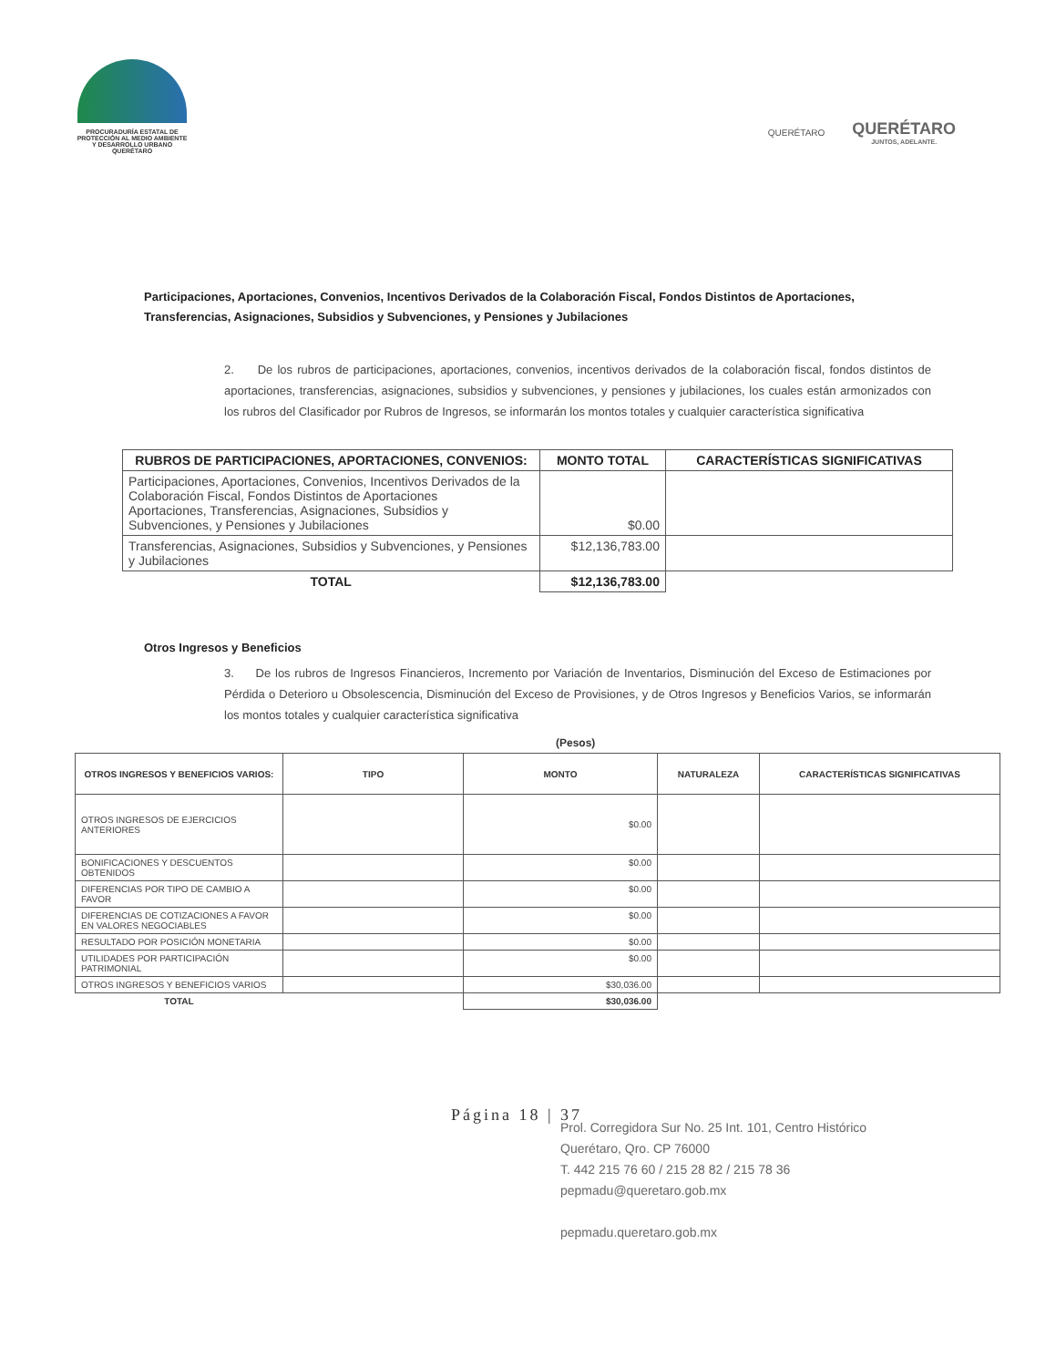PROCURADURÍA ESTATAL DE
PROTECCIÓN AL MEDIO AMBIENTE
Y DESARROLLO URBANO
QUERÉTARO
QUERÉTARO
QUERÉTARO
JUNTOS, ADELANTE.
Participaciones, Aportaciones, Convenios, Incentivos Derivados de la Colaboración Fiscal, Fondos Distintos de Aportaciones, Transferencias, Asignaciones, Subsidios y Subvenciones, y Pensiones y Jubilaciones
2. De los rubros de participaciones, aportaciones, convenios, incentivos derivados de la colaboración fiscal, fondos distintos de aportaciones, transferencias, asignaciones, subsidios y subvenciones, y pensiones y jubilaciones, los cuales están armonizados con los rubros del Clasificador por Rubros de Ingresos, se informarán los montos totales y cualquier característica significativa
| RUBROS DE PARTICIPACIONES, APORTACIONES, CONVENIOS: | MONTO TOTAL | CARACTERÍSTICAS SIGNIFICATIVAS |
| --- | --- | --- |
| Participaciones, Aportaciones, Convenios, Incentivos Derivados de la Colaboración Fiscal, Fondos Distintos de Aportaciones Aportaciones, Transferencias, Asignaciones, Subsidios y Subvenciones, y Pensiones y Jubilaciones | $0.00 | |
| Transferencias, Asignaciones, Subsidios y Subvenciones, y Pensiones y Jubilaciones | $12,136,783.00 | |
| TOTAL | $12,136,783.00 | |
Otros Ingresos y Beneficios
3. De los rubros de Ingresos Financieros, Incremento por Variación de Inventarios, Disminución del Exceso de Estimaciones por Pérdida o Deterioro u Obsolescencia, Disminución del Exceso de Provisiones, y de Otros Ingresos y Beneficios Varios, se informarán los montos totales y cualquier característica significativa
(Pesos)
| OTROS INGRESOS Y BENEFICIOS VARIOS: | TIPO | MONTO | NATURALEZA | CARACTERÍSTICAS SIGNIFICATIVAS |
| --- | --- | --- | --- | --- |
| OTROS INGRESOS DE EJERCICIOS ANTERIORES | | $0.00 | | |
| BONIFICACIONES Y DESCUENTOS OBTENIDOS | | $0.00 | | |
| DIFERENCIAS POR TIPO DE CAMBIO A FAVOR | | $0.00 | | |
| DIFERENCIAS DE COTIZACIONES A FAVOR EN VALORES NEGOCIABLES | | $0.00 | | |
| RESULTADO POR POSICIÓN MONETARIA | | $0.00 | | |
| UTILIDADES POR PARTICIPACIÓN PATRIMONIAL | | $0.00 | | |
| OTROS INGRESOS Y BENEFICIOS VARIOS | | $30,036.00 | | |
| TOTAL | | $30,036.00 | | |
Página 18 | 37
Prol. Corregidora Sur No. 25 Int. 101, Centro Histórico
Querétaro, Qro. CP 76000
T. 442 215 76 60 / 215 28 82 / 215 78 36
pepmadu@queretaro.gob.mx
pepmadu.queretaro.gob.mx